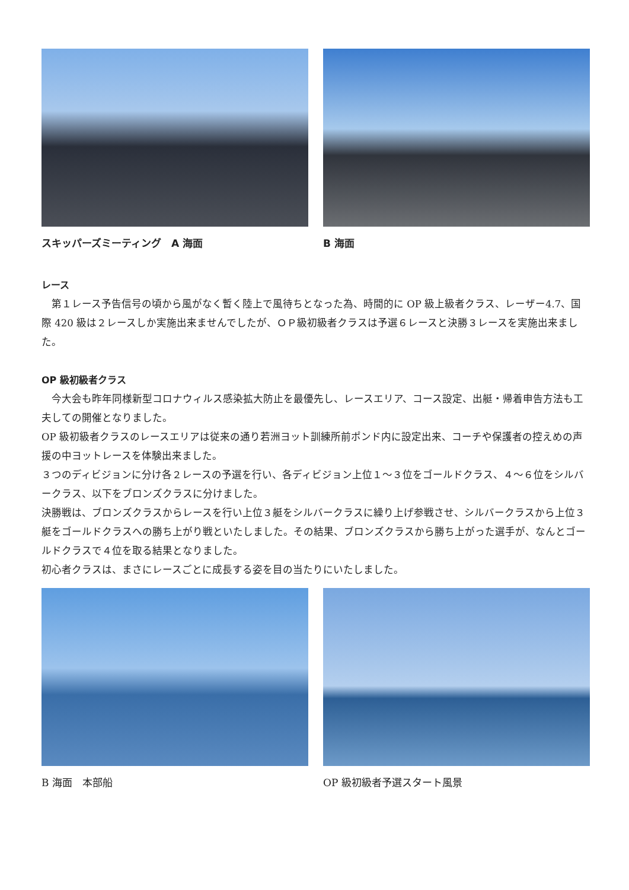スキッパーズミーティング　A 海面 B 海面
レース
　第１レース予告信号の頃から風がなく暫く陸上で風待ちとなった為、時間的に OP 級上級者クラス、レーザー4.7、国際 420 級は２レースしか実施出来ませんでしたが、ＯＰ級初級者クラスは予選６レースと決勝３レースを実施出来ました。
OP 級初級者クラス
　今大会も昨年同様新型コロナウィルス感染拡大防止を最優先し、レースエリア、コース設定、出艇・帰着申告方法も工夫しての開催となりました。
OP 級初級者クラスのレースエリアは従来の通り若洲ヨット訓練所前ポンド内に設定出来、コーチや保護者の控えめの声援の中ヨットレースを体験出来ました。
３つのディビジョンに分け各２レースの予選を行い、各ディビジョン上位１～３位をゴールドクラス、４～６位をシルバークラス、以下をブロンズクラスに分けました。
決勝戦は、ブロンズクラスからレースを行い上位３艇をシルバークラスに繰り上げ参戦させ、シルバークラスから上位３艇をゴールドクラスへの勝ち上がり戦といたしました。その結果、ブロンズクラスから勝ち上がった選手が、なんとゴールドクラスで４位を取る結果となりました。
初心者クラスは、まさにレースごとに成長する姿を目の当たりにいたしました。
B 海面　本部船 OP 級初級者予選スタート風景